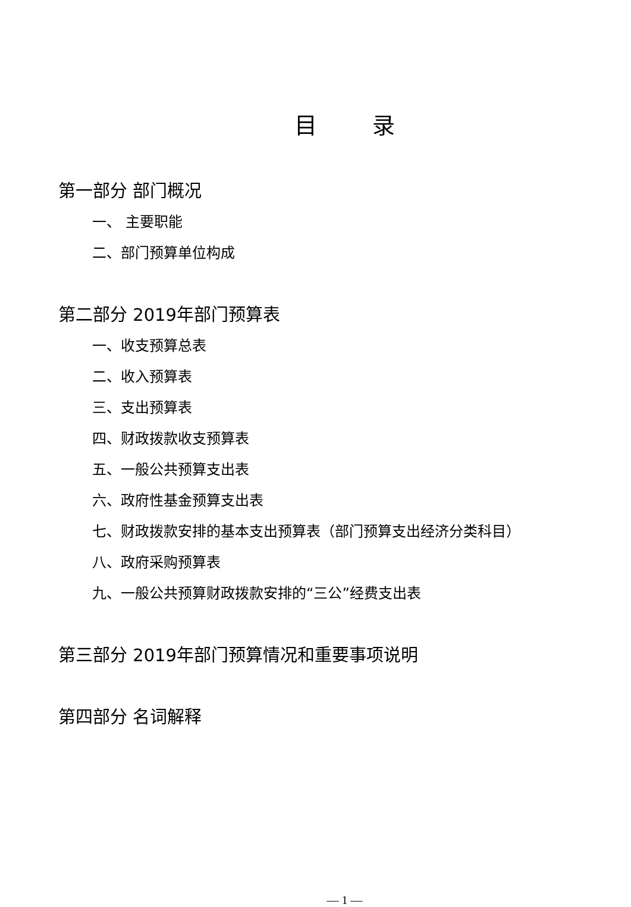目 录
第一部分 部门概况
一、 主要职能
二、部门预算单位构成
第二部分 2019年部门预算表
一、收支预算总表
二、收入预算表
三、支出预算表
四、财政拨款收支预算表
五、一般公共预算支出表
六、政府性基金预算支出表
七、财政拨款安排的基本支出预算表（部门预算支出经济分类科目）
八、政府采购预算表
九、一般公共预算财政拨款安排的“三公”经费支出表
第三部分 2019年部门预算情况和重要事项说明
第四部分 名词解释
— 1 —